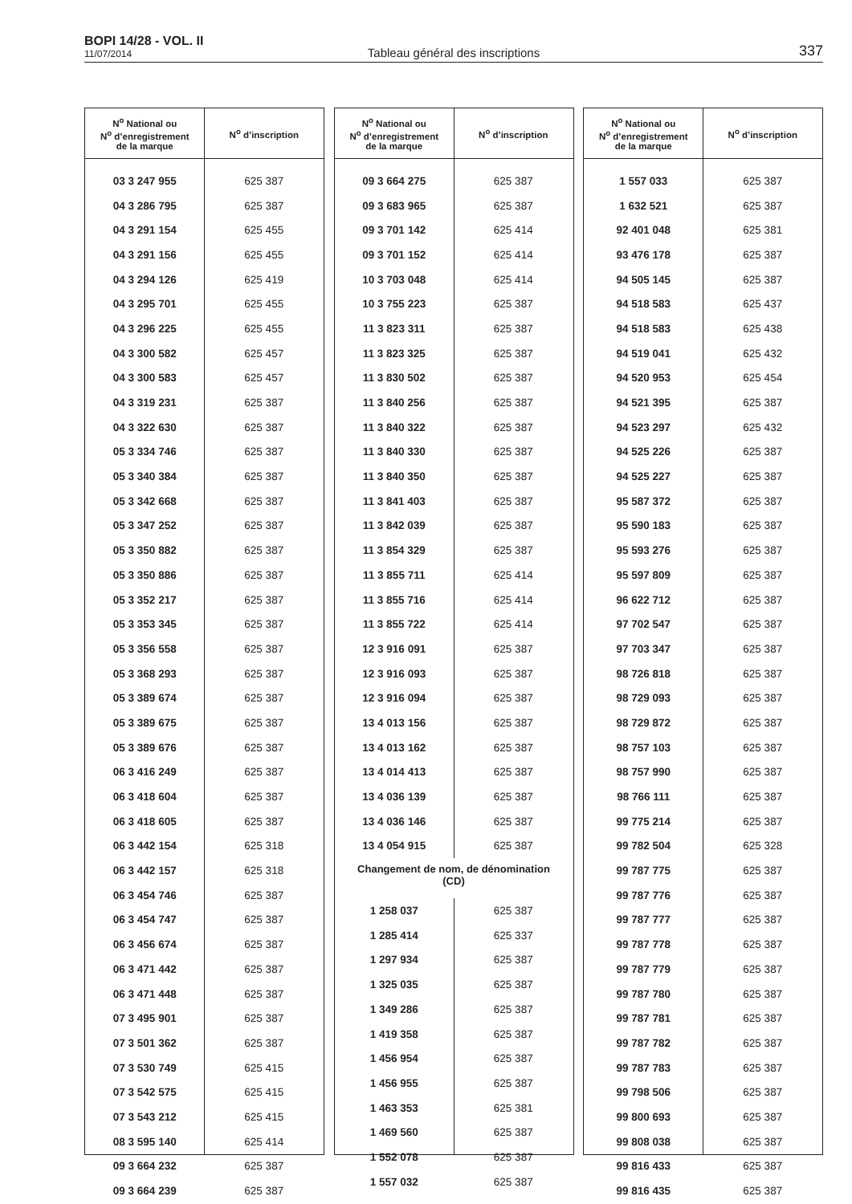BOPI 14/28 - VOL. II
11/07/2014
Tableau général des inscriptions
337
| N<sup>o</sup> National ou N<sup>o</sup> d’enregistrement de la marque | N<sup>o</sup> d’inscription |
| --- | --- |
| 03 3 247 955 | 625 387 |
| 04 3 286 795 | 625 387 |
| 04 3 291 154 | 625 455 |
| 04 3 291 156 | 625 455 |
| 04 3 294 126 | 625 419 |
| 04 3 295 701 | 625 455 |
| 04 3 296 225 | 625 455 |
| 04 3 300 582 | 625 457 |
| 04 3 300 583 | 625 457 |
| 04 3 319 231 | 625 387 |
| 04 3 322 630 | 625 387 |
| 05 3 334 746 | 625 387 |
| 05 3 340 384 | 625 387 |
| 05 3 342 668 | 625 387 |
| 05 3 347 252 | 625 387 |
| 05 3 350 882 | 625 387 |
| 05 3 350 886 | 625 387 |
| 05 3 352 217 | 625 387 |
| 05 3 353 345 | 625 387 |
| 05 3 356 558 | 625 387 |
| 05 3 368 293 | 625 387 |
| 05 3 389 674 | 625 387 |
| 05 3 389 675 | 625 387 |
| 05 3 389 676 | 625 387 |
| 06 3 416 249 | 625 387 |
| 06 3 418 604 | 625 387 |
| 06 3 418 605 | 625 387 |
| 06 3 442 154 | 625 318 |
| 06 3 442 157 | 625 318 |
| 06 3 454 746 | 625 387 |
| 06 3 454 747 | 625 387 |
| 06 3 456 674 | 625 387 |
| 06 3 471 442 | 625 387 |
| 06 3 471 448 | 625 387 |
| 07 3 495 901 | 625 387 |
| 07 3 501 362 | 625 387 |
| 07 3 530 749 | 625 415 |
| 07 3 542 575 | 625 415 |
| 07 3 543 212 | 625 415 |
| 08 3 595 140 | 625 414 |
| 09 3 664 232 | 625 387 |
| 09 3 664 239 | 625 387 |
| N<sup>o</sup> National ou N<sup>o</sup> d’enregistrement de la marque | N<sup>o</sup> d’inscription |
| --- | --- |
| 09 3 664 275 | 625 387 |
| 09 3 683 965 | 625 387 |
| 09 3 701 142 | 625 414 |
| 09 3 701 152 | 625 414 |
| 10 3 703 048 | 625 414 |
| 10 3 755 223 | 625 387 |
| 11 3 823 311 | 625 387 |
| 11 3 823 325 | 625 387 |
| 11 3 830 502 | 625 387 |
| 11 3 840 256 | 625 387 |
| 11 3 840 322 | 625 387 |
| 11 3 840 330 | 625 387 |
| 11 3 840 350 | 625 387 |
| 11 3 841 403 | 625 387 |
| 11 3 842 039 | 625 387 |
| 11 3 854 329 | 625 387 |
| 11 3 855 711 | 625 414 |
| 11 3 855 716 | 625 414 |
| 11 3 855 722 | 625 414 |
| 12 3 916 091 | 625 387 |
| 12 3 916 093 | 625 387 |
| 12 3 916 094 | 625 387 |
| 13 4 013 156 | 625 387 |
| 13 4 013 162 | 625 387 |
| 13 4 014 413 | 625 387 |
| 13 4 036 139 | 625 387 |
| 13 4 036 146 | 625 387 |
| 13 4 054 915 | 625 387 |
| Changement de nom, de dénomination (CD) | |
| 1 258 037 | 625 387 |
| 1 285 414 | 625 337 |
| 1 297 934 | 625 387 |
| 1 325 035 | 625 387 |
| 1 349 286 | 625 387 |
| 1 419 358 | 625 387 |
| 1 456 954 | 625 387 |
| 1 456 955 | 625 387 |
| 1 463 353 | 625 381 |
| 1 469 560 | 625 387 |
| 1 552 078 | 625 387 |
| 1 557 032 | 625 387 |
| N<sup>o</sup> National ou N<sup>o</sup> d’enregistrement de la marque | N<sup>o</sup> d’inscription |
| --- | --- |
| 1 557 033 | 625 387 |
| 1 632 521 | 625 387 |
| 92 401 048 | 625 381 |
| 93 476 178 | 625 387 |
| 94 505 145 | 625 387 |
| 94 518 583 | 625 437 |
| 94 518 583 | 625 438 |
| 94 519 041 | 625 432 |
| 94 520 953 | 625 454 |
| 94 521 395 | 625 387 |
| 94 523 297 | 625 432 |
| 94 525 226 | 625 387 |
| 94 525 227 | 625 387 |
| 95 587 372 | 625 387 |
| 95 590 183 | 625 387 |
| 95 593 276 | 625 387 |
| 95 597 809 | 625 387 |
| 96 622 712 | 625 387 |
| 97 702 547 | 625 387 |
| 97 703 347 | 625 387 |
| 98 726 818 | 625 387 |
| 98 729 093 | 625 387 |
| 98 729 872 | 625 387 |
| 98 757 103 | 625 387 |
| 98 757 990 | 625 387 |
| 98 766 111 | 625 387 |
| 99 775 214 | 625 387 |
| 99 782 504 | 625 328 |
| 99 787 775 | 625 387 |
| 99 787 776 | 625 387 |
| 99 787 777 | 625 387 |
| 99 787 778 | 625 387 |
| 99 787 779 | 625 387 |
| 99 787 780 | 625 387 |
| 99 787 781 | 625 387 |
| 99 787 782 | 625 387 |
| 99 787 783 | 625 387 |
| 99 798 506 | 625 387 |
| 99 800 693 | 625 387 |
| 99 808 038 | 625 387 |
| 99 816 433 | 625 387 |
| 99 816 435 | 625 387 |